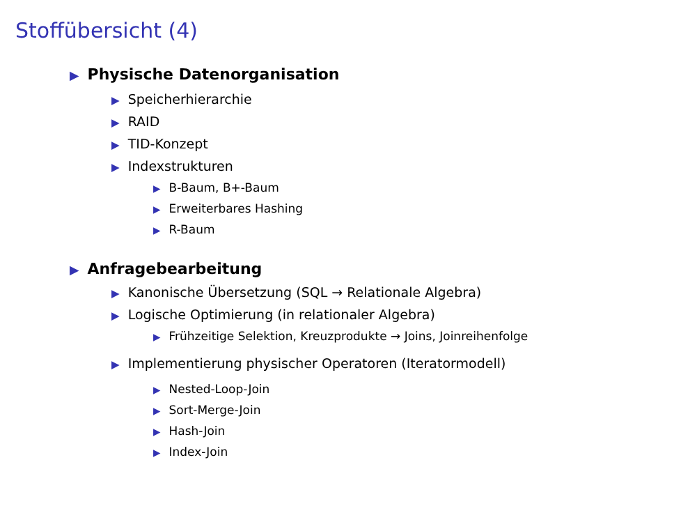Stoffübersicht (4)
▶ Physische Datenorganisation
▶ Speicherhierarchie
▶ RAID
▶ TID-Konzept
▶ Indexstrukturen
▶ B-Baum, B+-Baum
▶ Erweiterbares Hashing
▶ R-Baum
▶ Anfragebearbeitung
▶ Kanonische Übersetzung (SQL → Relationale Algebra)
▶ Logische Optimierung (in relationaler Algebra)
▶ Frühzeitige Selektion, Kreuzprodukte → Joins, Joinreihenfolge
▶ Implementierung physischer Operatoren (Iteratormodell)
▶ Nested-Loop-Join
▶ Sort-Merge-Join
▶ Hash-Join
▶ Index-Join